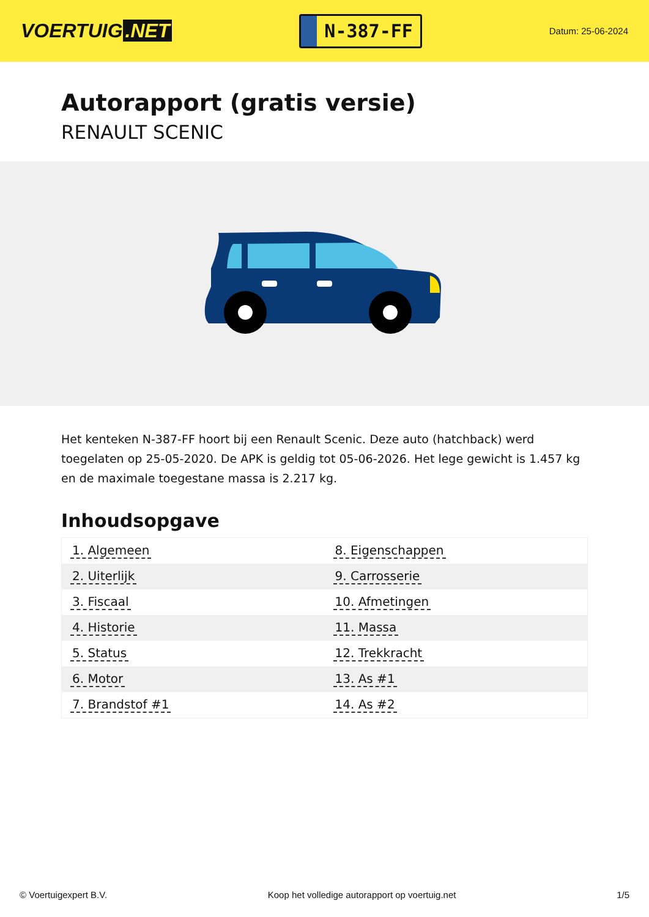VOERTUIG.NET
N-387-FF
Datum: 25-06-2024
Autorapport (gratis versie)
RENAULT SCENIC
Het kenteken N-387-FF hoort bij een Renault Scenic. Deze auto (hatchback) werd toegelaten op 25-05-2020. De APK is geldig tot 05-06-2026. Het lege gewicht is 1.457 kg en de maximale toegestane massa is 2.217 kg.
Inhoudsopgave
| 1. Algemeen | 8. Eigenschappen |
| 2. Uiterlijk | 9. Carrosserie |
| 3. Fiscaal | 10. Afmetingen |
| 4. Historie | 11. Massa |
| 5. Status | 12. Trekkracht |
| 6. Motor | 13. As #1 |
| 7. Brandstof #1 | 14. As #2 |
© Voertuigexpert B.V. Koop het volledige autorapport op voertuig.net 1/5